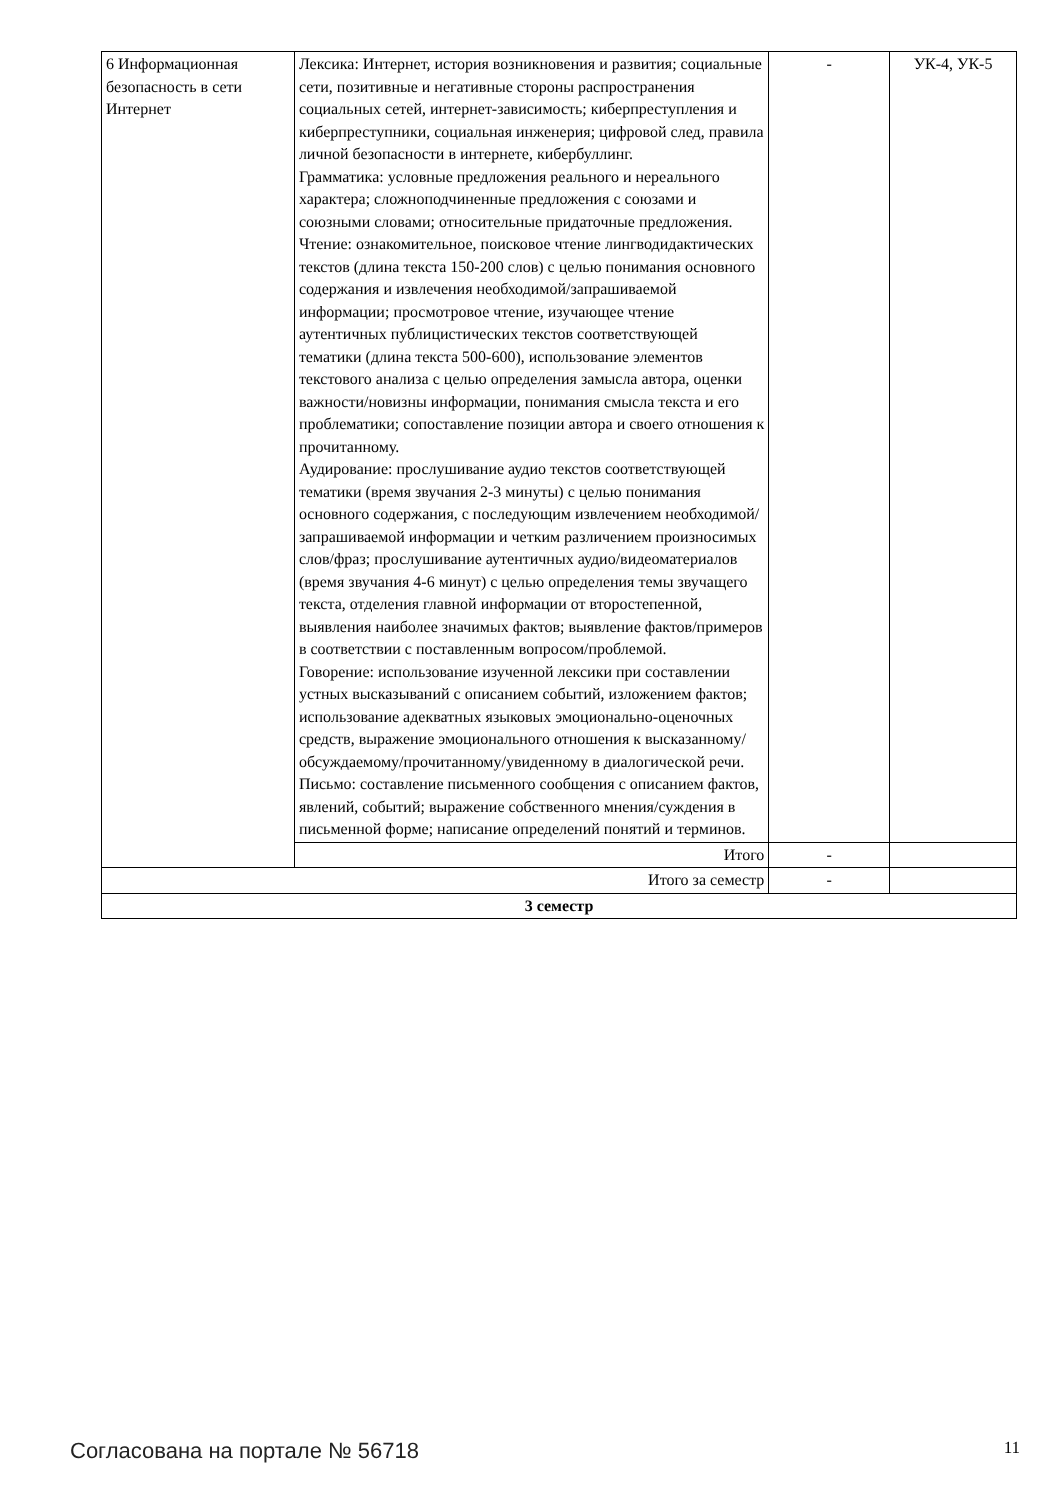| 6 Информационная безопасность в сети Интернет | Лексика: Интернет, история возникновения и развития; социальные сети, позитивные и негативные стороны распространения социальных сетей, интернет-зависимость; киберпреступления и киберпреступники, социальная инженерия; цифровой след, правила личной безопасности в интернете, кибербуллинг. Грамматика: условные предложения реального и нереального характера; сложноподчиненные предложения с союзами и союзными словами; относительные придаточные предложения. Чтение: ознакомительное, поисковое чтение лингводидактических текстов (длина текста 150-200 слов) с целью понимания основного содержания и извлечения необходимой/запрашиваемой информации; просмотровое чтение, изучающее чтение аутентичных публицистических текстов соответствующей тематики (длина текста 500-600), использование элементов текстового анализа с целью определения замысла автора, оценки важности/новизны информации, понимания смысла текста и его проблематики; сопоставление позиции автора и своего отношения к прочитанному. Аудирование: прослушивание аудио текстов соответствующей тематики (время звучания 2-3 минуты) с целью понимания основного содержания, с последующим извлечением необходимой/запрашиваемой информации и четким различением произносимых слов/фраз; прослушивание аутентичных аудио/видеоматериалов (время звучания 4-6 минут) с целью определения темы звучащего текста, отделения главной информации от второстепенной, выявления наиболее значимых фактов; выявление фактов/примеров в соответствии с поставленным вопросом/проблемой. Говорение: использование изученной лексики при составлении устных высказываний с описанием событий, изложением фактов; использование адекватных языковых эмоционально-оценочных средств, выражение эмоционального отношения к высказанному/обсуждаемому/прочитанному/увиденному в диалогической речи. Письмо: составление письменного сообщения с описанием фактов, явлений, событий; выражение собственного мнения/суждения в письменной форме; написание определений понятий и терминов. | - | УК-4, УК-5 |
| | Итого | - | |
| Итого за семестр | | - | |
| 3 семестр | | | |
Согласована на портале № 56718 11